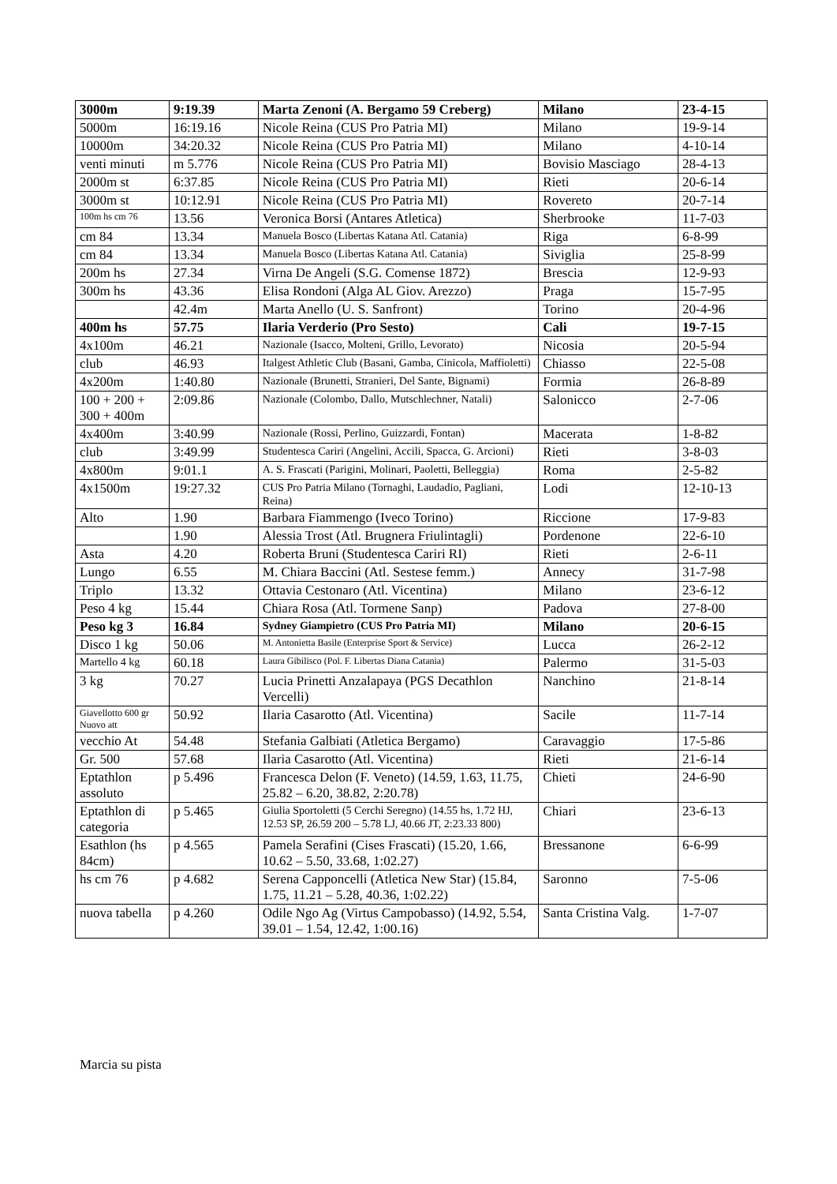| 3000m | 9:19.39 | Marta Zenoni (A. Bergamo 59 Creberg) | Milano | 23-4-15 |
| 5000m | 16:19.16 | Nicole Reina (CUS Pro Patria MI) | Milano | 19-9-14 |
| 10000m | 34:20.32 | Nicole Reina (CUS Pro Patria MI) | Milano | 4-10-14 |
| venti minuti | m 5.776 | Nicole Reina (CUS Pro Patria MI) | Bovisio Masciago | 28-4-13 |
| 2000m st | 6:37.85 | Nicole Reina (CUS Pro Patria MI) | Rieti | 20-6-14 |
| 3000m st | 10:12.91 | Nicole Reina (CUS Pro Patria MI) | Rovereto | 20-7-14 |
| 100m hs cm 76 | 13.56 | Veronica Borsi (Antares Atletica) | Sherbrooke | 11-7-03 |
| cm 84 | 13.34 | Manuela Bosco (Libertas Katana Atl. Catania) | Riga | 6-8-99 |
| cm 84 | 13.34 | Manuela Bosco (Libertas Katana Atl. Catania) | Siviglia | 25-8-99 |
| 200m hs | 27.34 | Virna De Angeli (S.G. Comense 1872) | Brescia | 12-9-93 |
| 300m hs | 43.36 | Elisa Rondoni (Alga AL Giov. Arezzo) | Praga | 15-7-95 |
| | 42.4m | Marta Anello (U. S. Sanfront) | Torino | 20-4-96 |
| 400m hs | 57.75 | Ilaria Verderio (Pro Sesto) | Cali | 19-7-15 |
| 4x100m | 46.21 | Nazionale (Isacco, Molteni, Grillo, Levorato) | Nicosia | 20-5-94 |
| club | 46.93 | Italgest Athletic Club (Basani, Gamba, Cinicola, Maffioletti) | Chiasso | 22-5-08 |
| 4x200m | 1:40.80 | Nazionale (Brunetti, Stranieri, Del Sante, Bignami) | Formia | 26-8-89 |
| 100 + 200 + 300 + 400m | 2:09.86 | Nazionale (Colombo, Dallo, Mutschlechner, Natali) | Salonicco | 2-7-06 |
| 4x400m | 3:40.99 | Nazionale (Rossi, Perlino, Guizzardi, Fontan) | Macerata | 1-8-82 |
| club | 3:49.99 | Studentesca Cariri (Angelini, Accili, Spacca, G. Arcioni) | Rieti | 3-8-03 |
| 4x800m | 9:01.1 | A. S. Frascati (Parigini, Molinari, Paoletti, Belleggia) | Roma | 2-5-82 |
| 4x1500m | 19:27.32 | CUS Pro Patria Milano (Tornaghi, Laudadio, Pagliani, Reina) | Lodi | 12-10-13 |
| Alto | 1.90 | Barbara Fiammengo (Iveco Torino) | Riccione | 17-9-83 |
| | 1.90 | Alessia Trost (Atl. Brugnera Friulintagli) | Pordenone | 22-6-10 |
| Asta | 4.20 | Roberta Bruni (Studentesca Cariri RI) | Rieti | 2-6-11 |
| Lungo | 6.55 | M. Chiara Baccini (Atl. Sestese femm.) | Annecy | 31-7-98 |
| Triplo | 13.32 | Ottavia Cestonaro (Atl. Vicentina) | Milano | 23-6-12 |
| Peso 4 kg | 15.44 | Chiara Rosa (Atl. Tormene Sanp) | Padova | 27-8-00 |
| Peso kg 3 | 16.84 | Sydney Giampietro (CUS Pro Patria MI) | Milano | 20-6-15 |
| Disco 1 kg | 50.06 | M. Antonietta Basile (Enterprise Sport & Service) | Lucca | 26-2-12 |
| Martello 4 kg | 60.18 | Laura Gibilisco (Pol. F. Libertas Diana Catania) | Palermo | 31-5-03 |
| 3 kg | 70.27 | Lucia Prinetti Anzalapaya (PGS Decathlon Vercelli) | Nanchino | 21-8-14 |
| Giavellotto 600 gr Nuovo att | 50.92 | Ilaria Casarotto (Atl. Vicentina) | Sacile | 11-7-14 |
| vecchio At | 54.48 | Stefania Galbiati (Atletica Bergamo) | Caravaggio | 17-5-86 |
| Gr. 500 | 57.68 | Ilaria Casarotto (Atl. Vicentina) | Rieti | 21-6-14 |
| Eptathlon assoluto | p 5.496 | Francesca Delon (F. Veneto) (14.59, 1.63, 11.75, 25.82 – 6.20, 38.82, 2:20.78) | Chieti | 24-6-90 |
| Eptathlon di categoria | p 5.465 | Giulia Sportoletti (5 Cerchi Seregno) (14.55 hs, 1.72 HJ, 12.53 SP, 26.59 200 – 5.78 LJ, 40.66 JT, 2:23.33 800) | Chiari | 23-6-13 |
| Esathlon (hs 84cm) | p 4.565 | Pamela Serafini (Cises Frascati) (15.20, 1.66, 10.62 – 5.50, 33.68, 1:02.27) | Bressanone | 6-6-99 |
| hs cm 76 | p 4.682 | Serena Capponcelli (Atletica New Star) (15.84, 1.75, 11.21 – 5.28, 40.36, 1:02.22) | Saronno | 7-5-06 |
| nuova tabella | p 4.260 | Odile Ngo Ag (Virtus Campobasso) (14.92, 5.54, 39.01 – 1.54, 12.42, 1:00.16) | Santa Cristina Valg. | 1-7-07 |
Marcia su pista